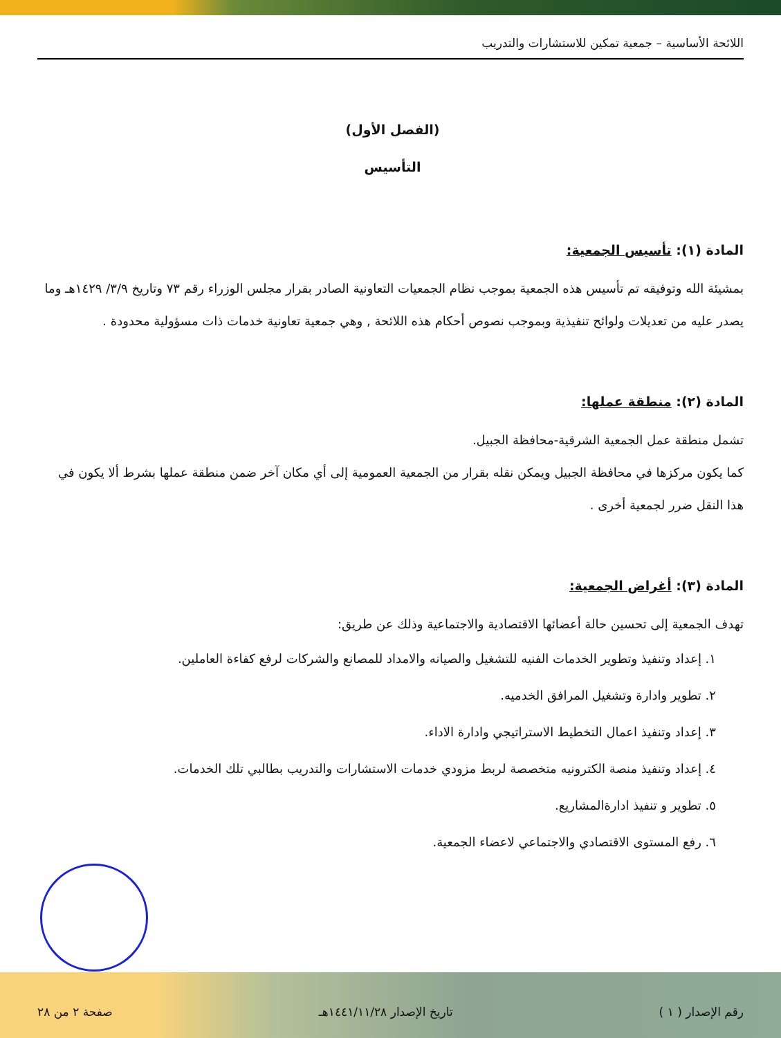اللائحة الأساسية – جمعية تمكين للاستشارات والتدريب
(الفصل الأول)
التأسيس
المادة (١): تأسيس الجمعية:
بمشيئة الله وتوفيقه تم تأسيس هذه الجمعية بموجب نظام الجمعيات التعاونية الصادر بقرار مجلس الوزراء رقم ٧٣ وتاريخ ٣/٩/ ١٤٢٩هـ وما يصدر عليه من تعديلات ولوائح تنفيذية وبموجب نصوص أحكام هذه اللائحة , وهي جمعية تعاونية خدمات ذات مسؤولية محدودة .
المادة (٢): منطقة عملها:
تشمل منطقة عمل الجمعية الشرقية-محافظة الجبيل.
كما يكون مركزها في محافظة الجبيل ويمكن نقله بقرار من الجمعية العمومية إلى أي مكان آخر ضمن منطقة عملها بشرط ألا يكون في هذا النقل ضرر لجمعية أخرى .
المادة (٣): أغراض الجمعية:
تهدف الجمعية إلى تحسين حالة أعضائها الاقتصادية والاجتماعية وذلك عن طريق:
١. إعداد وتنفيذ وتطوير الخدمات الفنيه للتشغيل والصيانه والامداد للمصانع والشركات لرفع كفاءة العاملين.
٢. تطوير وادارة وتشغيل المرافق الخدميه.
٣. إعداد وتنفيذ اعمال التخطيط الاستراتيجي وادارة الاداء.
٤. إعداد وتنفيذ منصة الكترونيه متخصصة لربط مزودي خدمات الاستشارات والتدريب بطالبي تلك الخدمات.
٥. تطوير و تنفيذ ادارةالمشاريع.
٦. رفع المستوى الاقتصادي والاجتماعي لاعضاء الجمعية.
رقم الإصدار ( ١ ) تاريخ الإصدار ١٤٤١/١١/٢٨هـ صفحة ٢ من ٢٨